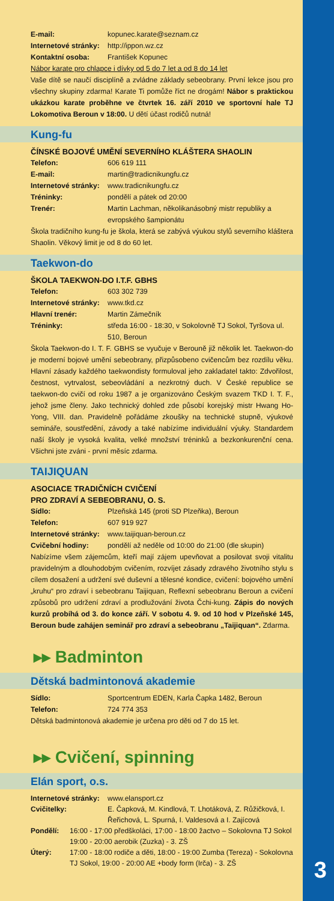E-mail: kopunec.karate@seznam.cz
Internetové stránky: http://ippon.wz.cz
Kontaktní osoba: František Kopunec
Nábor karate pro chlapce i dívky od 5 do 7 let a od 8 do 14 let
Vaše dítě se naučí disciplíně a zvládne základy sebeobrany. První lekce jsou pro všechny skupiny zdarma! Karate Ti pomůže říct ne drogám! Nábor s praktickou ukázkou karate proběhne ve čtvrtek 16. září 2010 ve sportovní hale TJ Lokomotiva Beroun v 18:00. U dětí účast rodičů nutná!
Kung-fu
ČÍNSKÉ BOJOVÉ UMĚNÍ SEVERNÍHO KLÁŠTERA SHAOLIN
Telefon: 606 619 111
E-mail: martin@tradicnikungfu.cz
Internetové stránky: www.tradicnikungfu.cz
Tréninky: pondělí a pátek od 20:00
Trenér: Martin Lachman, několikanásobný mistr republiky a evropského šampionátu
Škola tradičního kung-fu je škola, která se zabývá výukou stylů severního kláštera Shaolin. Věkový limit je od 8 do 60 let.
Taekwon-do
ŠKOLA TAEKWON-DO I.T.F. GBHS
Telefon: 603 302 739
Internetové stránky: www.tkd.cz
Hlavní trenér: Martin Zámečník
Tréninky: středa 16:00 - 18:30, v Sokolovně TJ Sokol, Tyršova ul. 510, Beroun
Škola Taekwon-do I. T. F. GBHS se vyučuje v Berouně již několik let. Taekwon-do je moderní bojové umění sebeobrany, přizpůsobeno cvičencům bez rozdílu věku. Hlavní zásady každého taekwondisty formuloval jeho zakladatel takto: Zdvořilost, čestnost, vytrvalost, sebeovládání a nezkrotný duch. V České republice se taekwon-do cvičí od roku 1987 a je organizováno Českým svazem TKD I. T. F., jehož jsme členy. Jako technický dohled zde působí korejský mistr Hwang Ho-Yong, VIII. dan. Pravidelně pořádáme zkoušky na technické stupně, výukové semináře, soustředění, závody a také nabízíme individuální výuky. Standardem naší školy je vysoká kvalita, velké množství tréninků a bezkonkurenční cena. Všichni jste zváni - první měsíc zdarma.
TAIJIQUAN
ASOCIACE TRADIČNÍCH CVIČENÍ
PRO ZDRAVÍ A SEBEOBRANU, O. S.
Sídlo: Plzeňská 145 (proti SD Plzeňka), Beroun
Telefon: 607 919 927
Internetové stránky: www.taijiquan-beroun.cz
Cvičební hodiny: pondělí až neděle od 10:00 do 21:00 (dle skupin)
Nabízíme všem zájemcům, kteří mají zájem upevňovat a posilovat svoji vitalitu pravidelným a dlouhodobým cvičením, rozvíjet zásady zdravého životního stylu s cílem dosažení a udržení své duševní a tělesné kondice, cvičení: bojového umění „kruhu“ pro zdraví i sebeobranu Taijiquan, Reflexní sebeobranu Beroun a cvičení způsobů pro udržení zdraví a prodlužování života Čchi-kung. Zápis do nových kurzů probíhá od 3. do konce září. V sobotu 4. 9. od 10 hod v Plzeňské 145, Beroun bude zahájen seminář pro zdraví a sebeobranu „Taijiquan“. Zdarma.
▸▸ Badminton
Dětská badmintonová akademie
Sídlo: Sportcentrum EDEN, Karla Čapka 1482, Beroun
Telefon: 724 774 353
Dětská badmintonová akademie je určena pro děti od 7 do 15 let.
▸▸ Cvičení, spinning
Elán sport, o.s.
Internetové stránky: www.elansport.cz
Cvičitelky: E. Čapková, M. Kindlová, T. Lhotáková, Z. Růžičková, I. Řeřichová, L. Spurná, I. Valdesová a I. Zajícová
Pondělí: 16:00 - 17:00 předškoláci, 17:00 - 18:00 žactvo – Sokolovna TJ Sokol 19:00 - 20:00 aerobik (Zuzka) - 3. ZŠ
Úterý: 17:00 - 18:00 rodiče a děti, 18:00 - 19:00 Zumba (Tereza) - Sokolovna TJ Sokol, 19:00 - 20:00 AE +body form (Irča) - 3. ZŠ
3